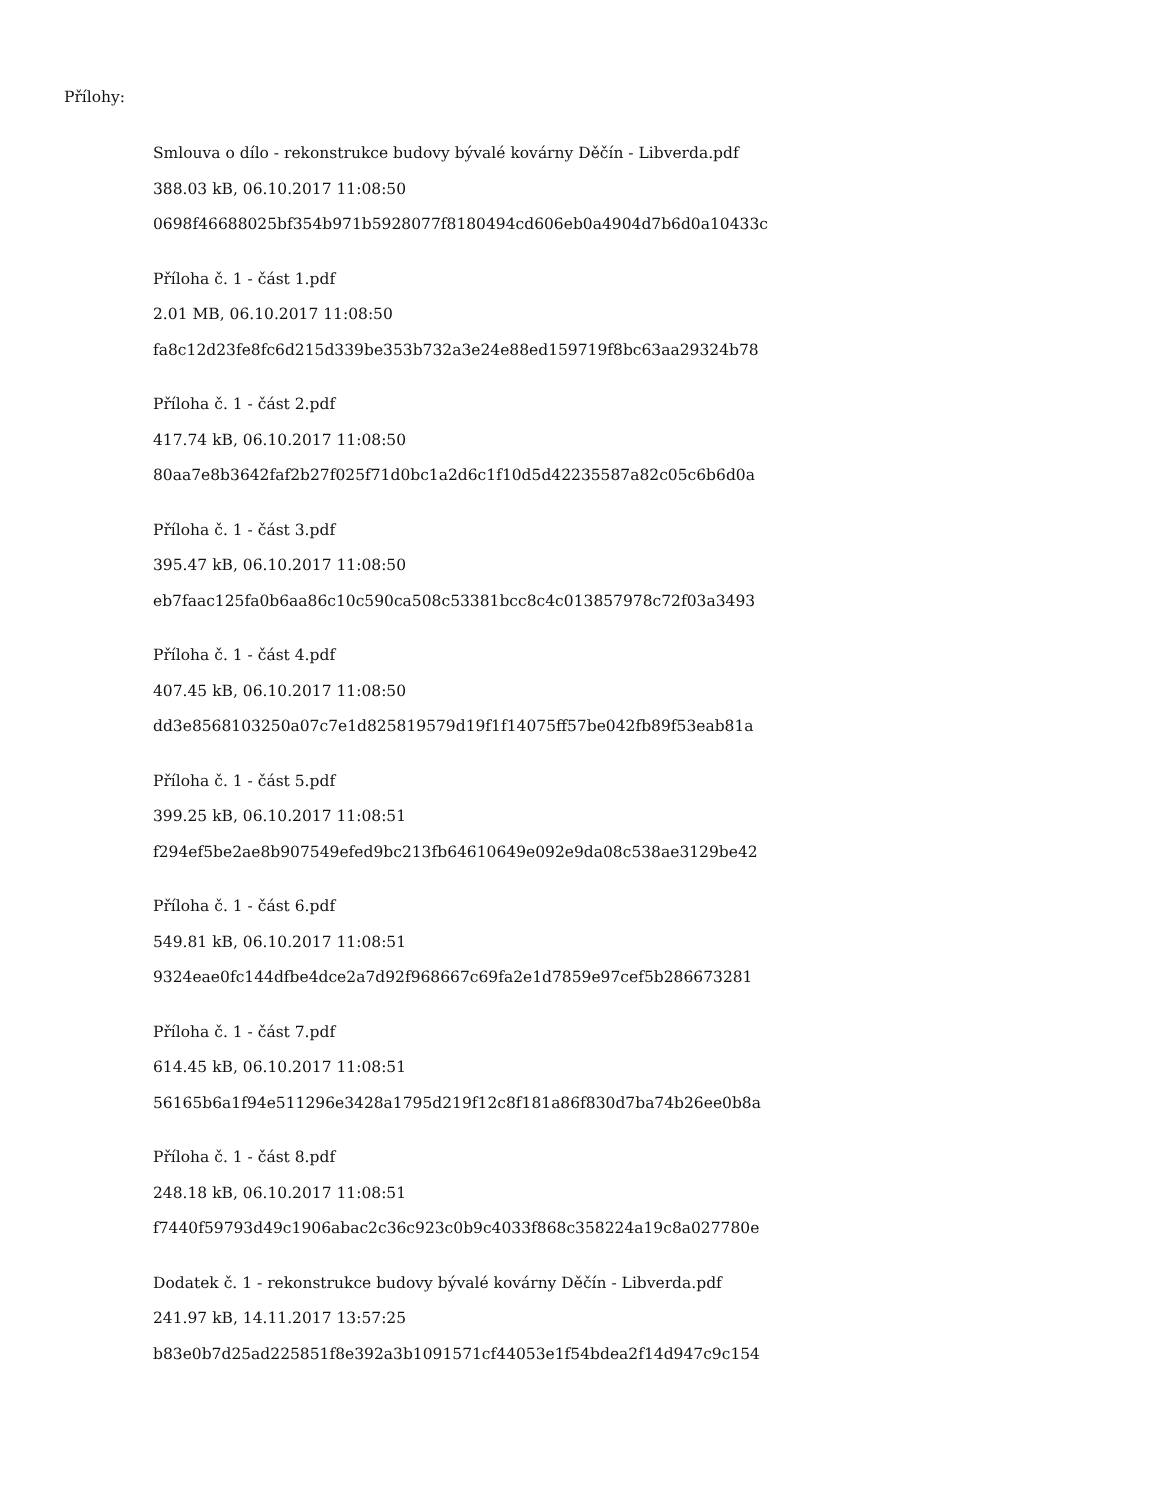Přílohy:
Smlouva o dílo - rekonstrukce budovy bývalé kovárny Děčín - Libverda.pdf
388.03 kB, 06.10.2017 11:08:50
0698f46688025bf354b971b5928077f8180494cd606eb0a4904d7b6d0a10433c
Příloha č. 1 - část 1.pdf
2.01 MB, 06.10.2017 11:08:50
fa8c12d23fe8fc6d215d339be353b732a3e24e88ed159719f8bc63aa29324b78
Příloha č. 1 - část 2.pdf
417.74 kB, 06.10.2017 11:08:50
80aa7e8b3642faf2b27f025f71d0bc1a2d6c1f10d5d42235587a82c05c6b6d0a
Příloha č. 1 - část 3.pdf
395.47 kB, 06.10.2017 11:08:50
eb7faac125fa0b6aa86c10c590ca508c53381bcc8c4c013857978c72f03a3493
Příloha č. 1 - část 4.pdf
407.45 kB, 06.10.2017 11:08:50
dd3e8568103250a07c7e1d825819579d19f1f14075ff57be042fb89f53eab81a
Příloha č. 1 - část 5.pdf
399.25 kB, 06.10.2017 11:08:51
f294ef5be2ae8b907549efed9bc213fb64610649e092e9da08c538ae3129be42
Příloha č. 1 - část 6.pdf
549.81 kB, 06.10.2017 11:08:51
9324eae0fc144dfbe4dce2a7d92f968667c69fa2e1d7859e97cef5b286673281
Příloha č. 1 - část 7.pdf
614.45 kB, 06.10.2017 11:08:51
56165b6a1f94e511296e3428a1795d219f12c8f181a86f830d7ba74b26ee0b8a
Příloha č. 1 - část 8.pdf
248.18 kB, 06.10.2017 11:08:51
f7440f59793d49c1906abac2c36c923c0b9c4033f868c358224a19c8a027780e
Dodatek č. 1 - rekonstrukce budovy bývalé kovárny Děčín - Libverda.pdf
241.97 kB, 14.11.2017 13:57:25
b83e0b7d25ad225851f8e392a3b1091571cf44053e1f54bdea2f14d947c9c154